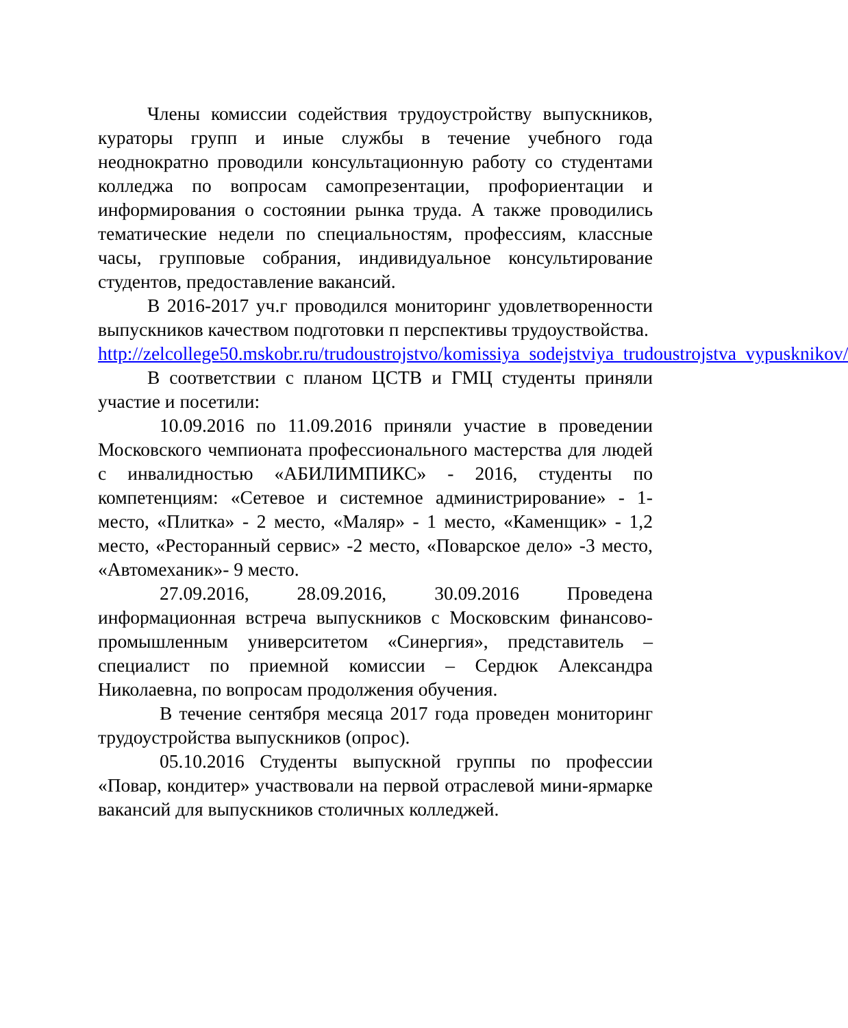Члены комиссии содействия трудоустройству выпускников, кураторы групп и иные службы в течение учебного года неоднократно проводили консультационную работу со студентами колледжа по вопросам самопрезентации, профориентации и информирования о состоянии рынка труда. А также проводились тематические недели по специальностям, профессиям, классные часы, групповые собрания, индивидуальное консультирование студентов, предоставление вакансий.
В 2016-2017 уч.г проводился мониторинг удовлетворенности выпускников качеством подготовки п перспективы трудоуствойства.
http://zelcollege50.mskobr.ru/trudoustrojstvo/komissiya_sodejstviya_trudoustrojstva_vypusknikov/
В соответствии с планом ЦСТВ и ГМЦ студенты приняли участие и посетили:
10.09.2016 по 11.09.2016 приняли участие в проведении Московского чемпионата профессионального мастерства для людей с инвалидностью «АБИЛИМПИКС» - 2016, студенты по компетенциям: «Сетевое и системное администрирование» - 1-место, «Плитка» - 2 место, «Маляр» - 1 место, «Каменщик» - 1,2 место, «Ресторанный сервис» -2 место, «Поварское дело» -3 место, «Автомеханик»- 9 место.
27.09.2016, 28.09.2016, 30.09.2016 Проведена информационная встреча выпускников с Московским финансово-промышленным университетом «Синергия», представитель – специалист по приемной комиссии – Сердюк Александра Николаевна, по вопросам продолжения обучения.
В течение сентября месяца 2017 года проведен мониторинг трудоустройства выпускников (опрос).
05.10.2016 Студенты выпускной группы по профессии «Повар, кондитер» участвовали на первой отраслевой мини-ярмарке вакансий для выпускников столичных колледжей.